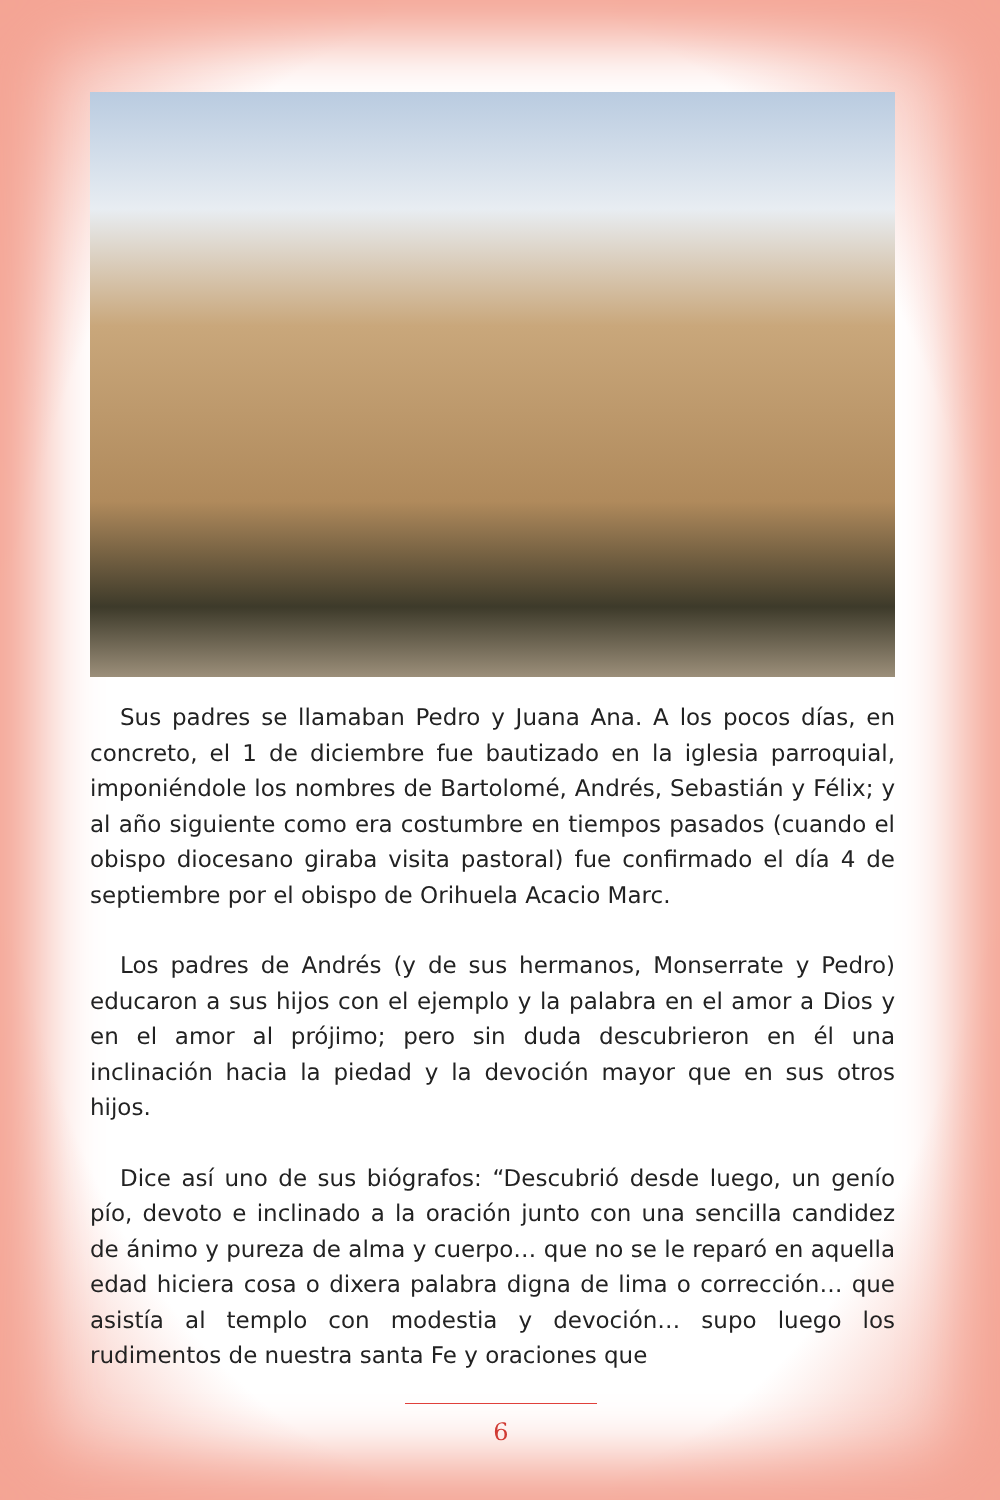Sus padres se llamaban Pedro y Juana Ana. A los pocos días, en concreto, el 1 de diciembre fue bautizado en la iglesia parroquial, imponiéndole los nombres de Bartolomé, Andrés, Sebastián y Félix; y al año siguiente como era costumbre en tiempos pasados (cuando el obispo diocesano giraba visita pastoral) fue confirmado el día 4 de septiembre por el obispo de Orihuela Acacio Marc.
Los padres de Andrés (y de sus hermanos, Monserrate y Pedro) educaron a sus hijos con el ejemplo y la palabra en el amor a Dios y en el amor al prójimo; pero sin duda descubrieron en él una inclinación hacia la piedad y la devoción mayor que en sus otros hijos.
Dice así uno de sus biógrafos: “Descubrió desde luego, un genío pío, devoto e inclinado a la oración junto con una sencilla candidez de ánimo y pureza de alma y cuerpo… que no se le reparó en aquella edad hiciera cosa o dixera palabra digna de lima o corrección… que asistía al templo con modestia y devoción… supo luego los rudimentos de nuestra santa Fe y oraciones que
6